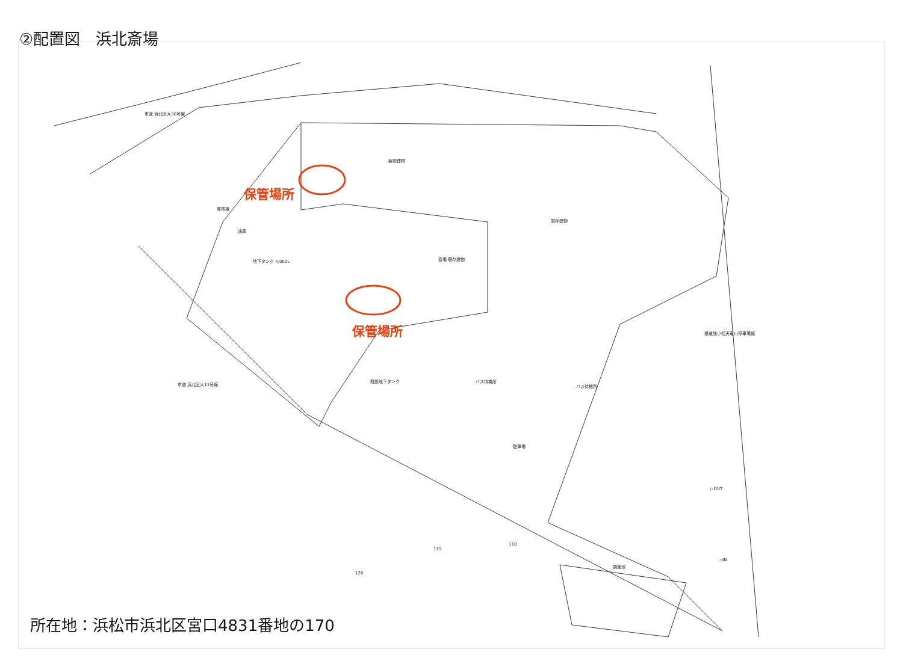②配置図　浜北斎場
保管場所
保管場所
市道 浜北区大36号線
新設建物
発電機
油庫
地下タンク 4,000L 斎場 既存建物
既存建物
既設地下タンク バス待機所
バス待機所
駐車場
調整池
▷OUT
◁IN
県道熊小松天竜川停車場線
市道 浜北区大11号線
120
115
110
所在地：浜松市浜北区宮口4831番地の170